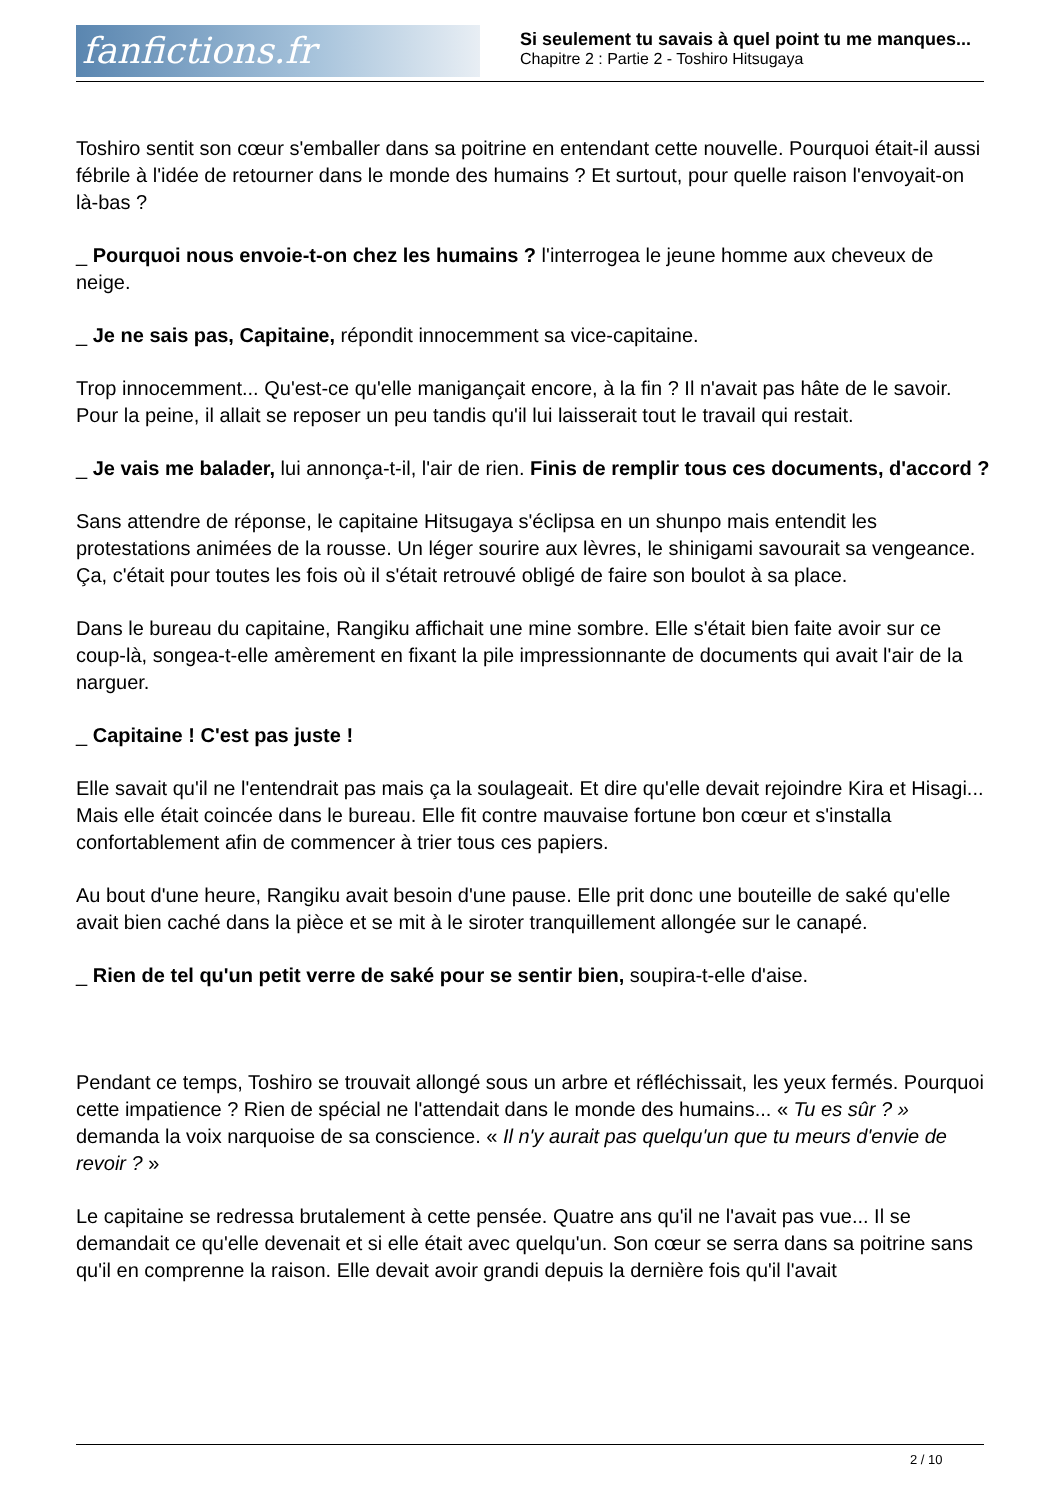fanfictions.fr
Si seulement tu savais à quel point tu me manques...
Chapitre 2 : Partie 2 - Toshiro Hitsugaya
Toshiro sentit son cœur s'emballer dans sa poitrine en entendant cette nouvelle. Pourquoi était-il aussi fébrile à l'idée de retourner dans le monde des humains ? Et surtout, pour quelle raison l'envoyait-on là-bas ?
_ Pourquoi nous envoie-t-on chez les humains ? l'interrogea le jeune homme aux cheveux de neige.
_ Je ne sais pas, Capitaine, répondit innocemment sa vice-capitaine.
Trop innocemment... Qu'est-ce qu'elle manigançait encore, à la fin ? Il n'avait pas hâte de le savoir. Pour la peine, il allait se reposer un peu tandis qu'il lui laisserait tout le travail qui restait.
_ Je vais me balader, lui annonça-t-il, l'air de rien. Finis de remplir tous ces documents, d'accord ?
Sans attendre de réponse, le capitaine Hitsugaya s'éclipsa en un shunpo mais entendit les protestations animées de la rousse. Un léger sourire aux lèvres, le shinigami savourait sa vengeance. Ça, c'était pour toutes les fois où il s'était retrouvé obligé de faire son boulot à sa place.
Dans le bureau du capitaine, Rangiku affichait une mine sombre. Elle s'était bien faite avoir sur ce coup-là, songea-t-elle amèrement en fixant la pile impressionnante de documents qui avait l'air de la narguer.
_ Capitaine ! C'est pas juste !
Elle savait qu'il ne l'entendrait pas mais ça la soulageait. Et dire qu'elle devait rejoindre Kira et Hisagi... Mais elle était coincée dans le bureau. Elle fit contre mauvaise fortune bon cœur et s'installa confortablement afin de commencer à trier tous ces papiers.
Au bout d'une heure, Rangiku avait besoin d'une pause. Elle prit donc une bouteille de saké qu'elle avait bien caché dans la pièce et se mit à le siroter tranquillement allongée sur le canapé.
_ Rien de tel qu'un petit verre de saké pour se sentir bien, soupira-t-elle d'aise.
Pendant ce temps, Toshiro se trouvait allongé sous un arbre et réfléchissait, les yeux fermés. Pourquoi cette impatience ? Rien de spécial ne l'attendait dans le monde des humains... « Tu es sûr ? » demanda la voix narquoise de sa conscience. « Il n'y aurait pas quelqu'un que tu meurs d'envie de revoir ? »
Le capitaine se redressa brutalement à cette pensée. Quatre ans qu'il ne l'avait pas vue... Il se demandait ce qu'elle devenait et si elle était avec quelqu'un. Son cœur se serra dans sa poitrine sans qu'il en comprenne la raison. Elle devait avoir grandi depuis la dernière fois qu'il l'avait
2 / 10